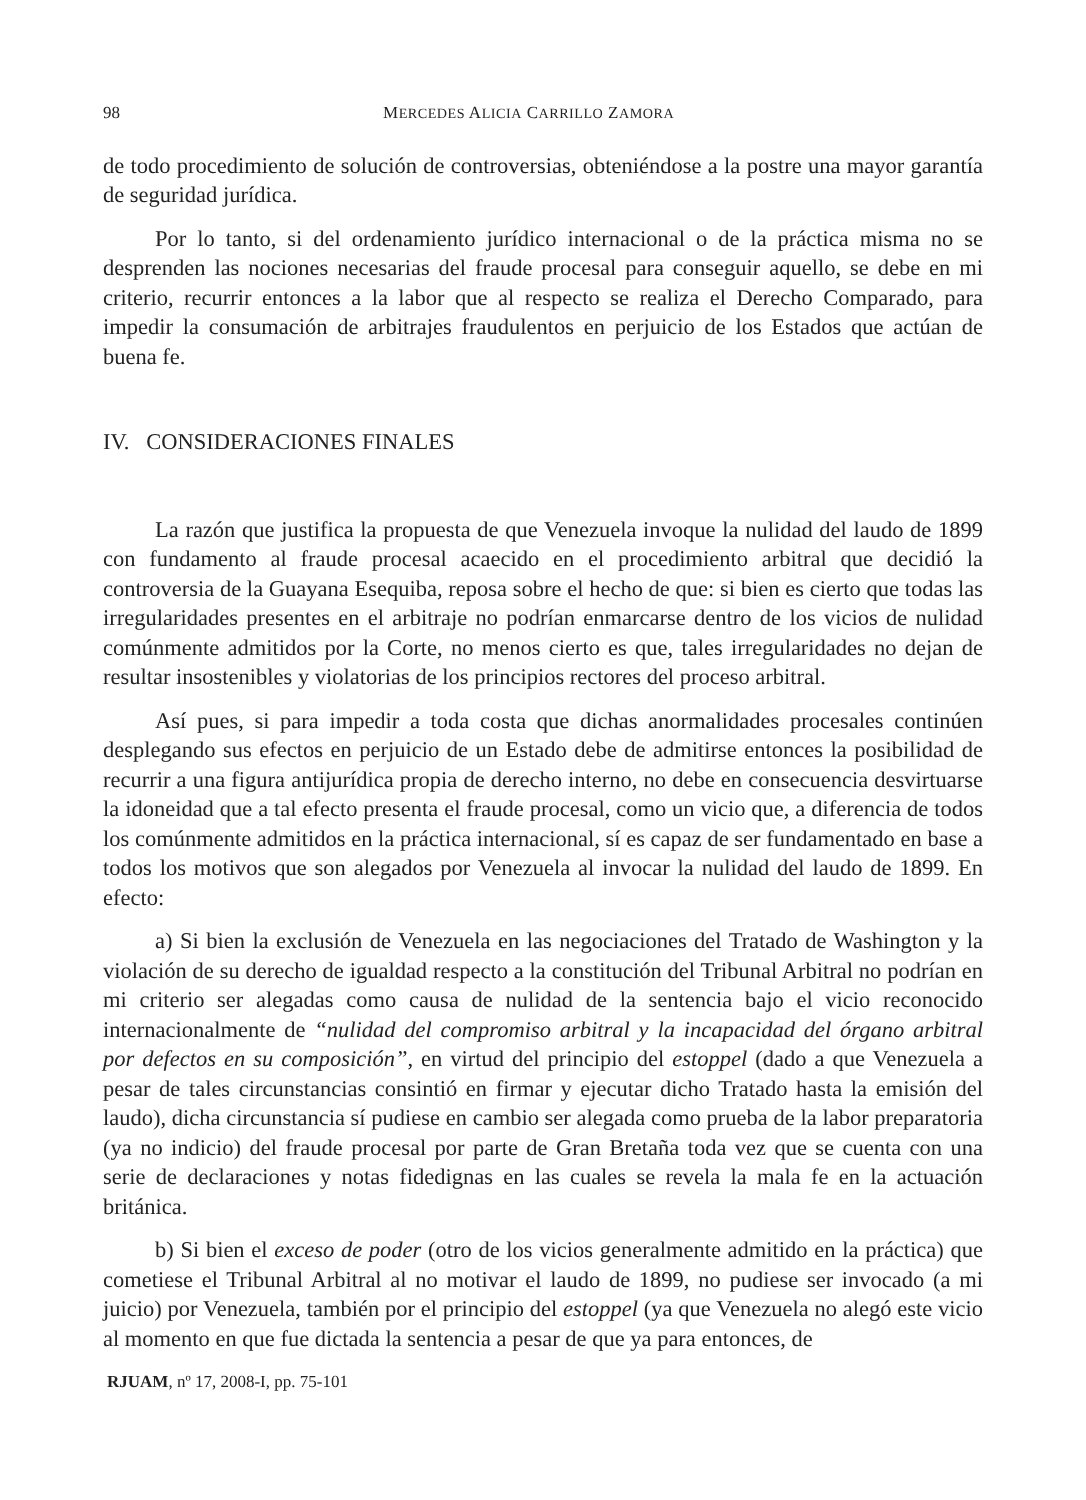98 MERCEDES ALICIA CARRILLO ZAMORA
de todo procedimiento de solución de controversias, obteniéndose a la postre una mayor garantía de seguridad jurídica.
Por lo tanto, si del ordenamiento jurídico internacional o de la práctica misma no se desprenden las nociones necesarias del fraude procesal para conseguir aquello, se debe en mi criterio, recurrir entonces a la labor que al respecto se realiza el Derecho Comparado, para impedir la consumación de arbitrajes fraudulentos en perjuicio de los Estados que actúan de buena fe.
IV. CONSIDERACIONES FINALES
La razón que justifica la propuesta de que Venezuela invoque la nulidad del laudo de 1899 con fundamento al fraude procesal acaecido en el procedimiento arbitral que decidió la controversia de la Guayana Esequiba, reposa sobre el hecho de que: si bien es cierto que todas las irregularidades presentes en el arbitraje no podrían enmarcarse dentro de los vicios de nulidad comúnmente admitidos por la Corte, no menos cierto es que, tales irregularidades no dejan de resultar insostenibles y violatorias de los principios rectores del proceso arbitral.
Así pues, si para impedir a toda costa que dichas anormalidades procesales continúen desplegando sus efectos en perjuicio de un Estado debe de admitirse entonces la posibilidad de recurrir a una figura antijurídica propia de derecho interno, no debe en consecuencia desvirtuarse la idoneidad que a tal efecto presenta el fraude procesal, como un vicio que, a diferencia de todos los comúnmente admitidos en la práctica internacional, sí es capaz de ser fundamentado en base a todos los motivos que son alegados por Venezuela al invocar la nulidad del laudo de 1899. En efecto:
a) Si bien la exclusión de Venezuela en las negociaciones del Tratado de Washington y la violación de su derecho de igualdad respecto a la constitución del Tribunal Arbitral no podrían en mi criterio ser alegadas como causa de nulidad de la sentencia bajo el vicio reconocido internacionalmente de “nulidad del compromiso arbitral y la incapacidad del órgano arbitral por defectos en su composición”, en virtud del principio del estoppel (dado a que Venezuela a pesar de tales circunstancias consintió en firmar y ejecutar dicho Tratado hasta la emisión del laudo), dicha circunstancia sí pudiese en cambio ser alegada como prueba de la labor preparatoria (ya no indicio) del fraude procesal por parte de Gran Bretaña toda vez que se cuenta con una serie de declaraciones y notas fidedignas en las cuales se revela la mala fe en la actuación británica.
b) Si bien el exceso de poder (otro de los vicios generalmente admitido en la práctica) que cometiese el Tribunal Arbitral al no motivar el laudo de 1899, no pudiese ser invocado (a mi juicio) por Venezuela, también por el principio del estoppel (ya que Venezuela no alegó este vicio al momento en que fue dictada la sentencia a pesar de que ya para entonces, de
RJUAM, nº 17, 2008-I, pp. 75-101